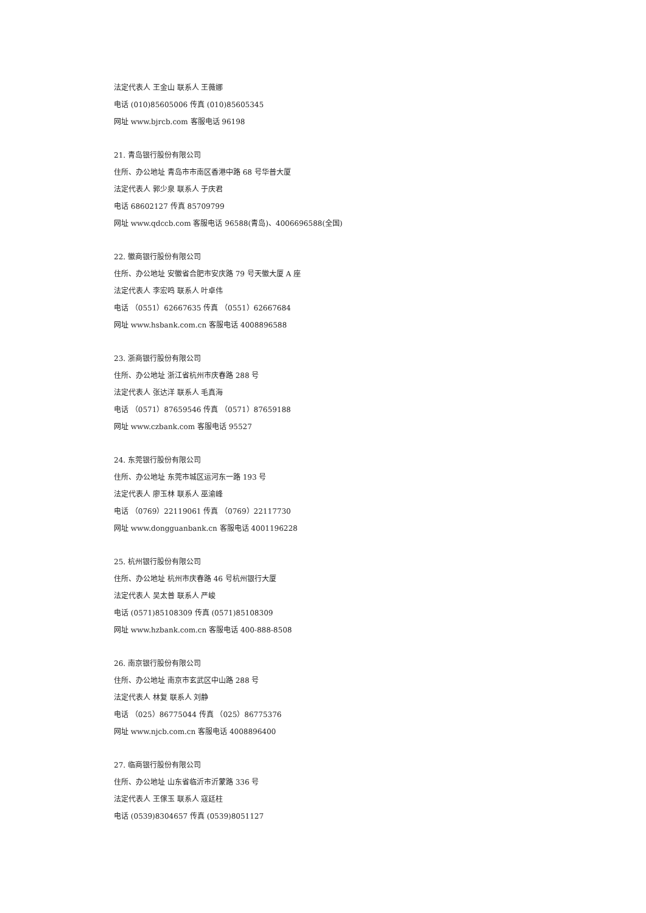法定代表人 王金山 联系人 王薇娜
电话 (010)85605006 传真 (010)85605345
网址 www.bjrcb.com 客服电话 96198
21. 青岛银行股份有限公司
住所、办公地址 青岛市市南区香港中路 68 号华普大厦
法定代表人 郭少泉 联系人 于庆君
电话 68602127 传真 85709799
网址 www.qdccb.com 客服电话 96588(青岛)、4006696588(全国)
22. 徽商银行股份有限公司
住所、办公地址 安徽省合肥市安庆路 79 号天徽大厦 A 座
法定代表人 李宏鸣 联系人 叶卓伟
电话 （0551）62667635 传真 （0551）62667684
网址 www.hsbank.com.cn 客服电话 4008896588
23. 浙商银行股份有限公司
住所、办公地址 浙江省杭州市庆春路 288 号
法定代表人 张达洋 联系人 毛真海
电话 （0571）87659546 传真 （0571）87659188
网址 www.czbank.com 客服电话 95527
24. 东莞银行股份有限公司
住所、办公地址 东莞市城区运河东一路 193 号
法定代表人 廖玉林 联系人 巫渝峰
电话 （0769）22119061 传真 （0769）22117730
网址 www.dongguanbank.cn 客服电话 4001196228
25. 杭州银行股份有限公司
住所、办公地址 杭州市庆春路 46 号杭州银行大厦
法定代表人 吴太普 联系人 严峻
电话 (0571)85108309 传真 (0571)85108309
网址 www.hzbank.com.cn 客服电话 400-888-8508
26. 南京银行股份有限公司
住所、办公地址 南京市玄武区中山路 288 号
法定代表人 林复 联系人 刘静
电话 （025）86775044 传真 （025）86775376
网址 www.njcb.com.cn 客服电话 4008896400
27. 临商银行股份有限公司
住所、办公地址 山东省临沂市沂蒙路 336 号
法定代表人 王傢玉 联系人 寇廷柱
电话 (0539)8304657 传真 (0539)8051127